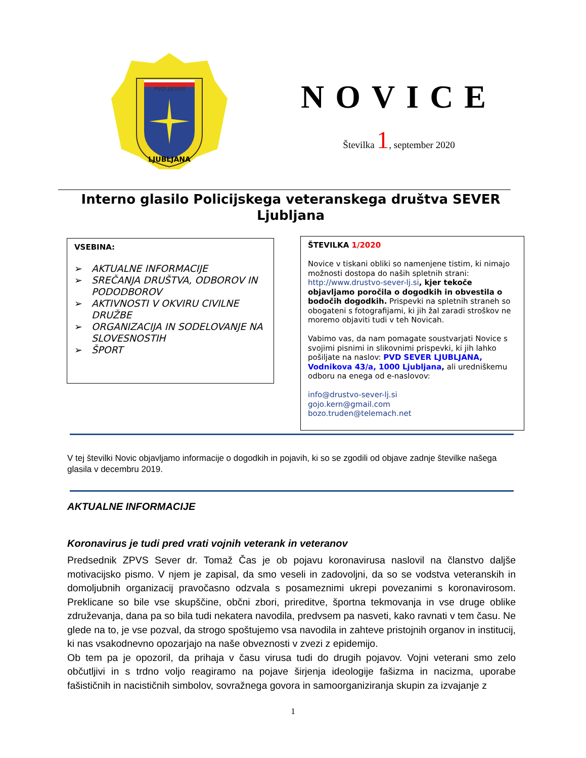PVD SEVER
LJUBLJANA
NOVICE
Številka 1, september 2020
Interno glasilo Policijskega veteranskega društva SEVER Ljubljana
VSEBINA:
➢ AKTUALNE INFORMACIJE
➢ SREČANJA DRUŠTVA, ODBOROV IN PODODBOROV
➢ AKTIVNOSTI V OKVIRU CIVILNE DRUŽBE
➢ ORGANIZACIJA IN SODELOVANJE NA SLOVESNOSTIH
➢ ŠPORT
ŠTEVILKA 1/2020
Novice v tiskani obliki so namenjene tistim, ki nimajo možnosti dostopa do naših spletnih strani: http://www.drustvo-sever-lj.si, kjer tekoče objavljamo poročila o dogodkih in obvestila o bodočih dogodkih. Prispevki na spletnih straneh so obogateni s fotografijami, ki jih žal zaradi stroškov ne moremo objaviti tudi v teh Novicah.
Vabimo vas, da nam pomagate soustvarjati Novice s svojimi pisnimi in slikovnimi prispevki, ki jih lahko pošiljate na naslov: PVD SEVER LJUBLJANA, Vodnikova 43/a, 1000 Ljubljana, ali uredniškemu odboru na enega od e-naslovov:
info@drustvo-sever-lj.si
gojo.kern@gmail.com
bozo.truden@telemach.net
V tej številki Novic objavljamo informacije o dogodkih in pojavih, ki so se zgodili od objave zadnje številke našega glasila v decembru 2019.
AKTUALNE INFORMACIJE
Koronavirus je tudi pred vrati vojnih veterank in veteranov
Predsednik ZPVS Sever dr. Tomaž Čas je ob pojavu koronavirusa naslovil na članstvo daljše motivacijsko pismo. V njem je zapisal, da smo veseli in zadovoljni, da so se vodstva veteranskih in domoljubnih organizacij pravočasno odzvala s posameznimi ukrepi povezanimi s koronavirosom. Preklicane so bile vse skupščine, občni zbori, prireditve, športna tekmovanja in vse druge oblike združevanja, dana pa so bila tudi nekatera navodila, predvsem pa nasveti, kako ravnati v tem času. Ne glede na to, je vse pozval, da strogo spoštujemo vsa navodila in zahteve pristojnih organov in institucij, ki nas vsakodnevno opozarjajo na naše obveznosti v zvezi z epidemijo.
Ob tem pa je opozoril, da prihaja v času virusa tudi do drugih pojavov. Vojni veterani smo zelo občutljivi in s trdno voljo reagiramo na pojave širjenja ideologije fašizma in nacizma, uporabe fašističnih in nacističnih simbolov, sovražnega govora in samoorganiziranja skupin za izvajanje z
1